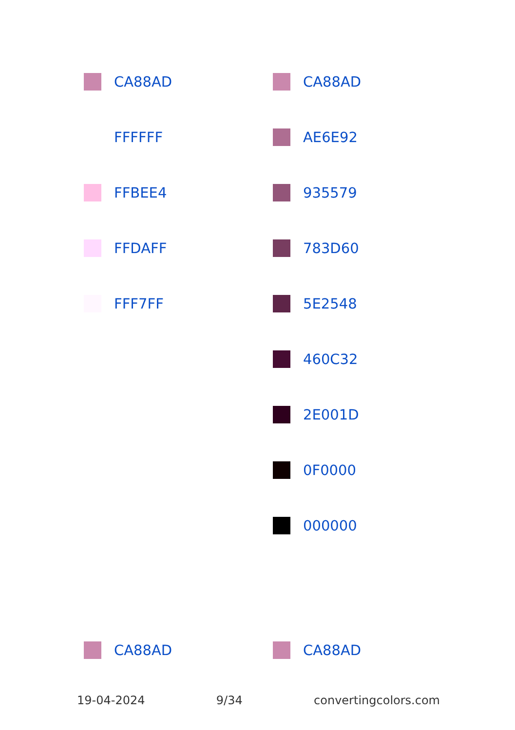CA88AD
FFFFFF
FFBEE4
FFDAFF
FFF7FF
CA88AD
AE6E92
935579
783D60
5E2548
460C32
2E001D
0F0000
000000
CA88AD CA88AD
19-04-2024 9/34 convertingcolors.com